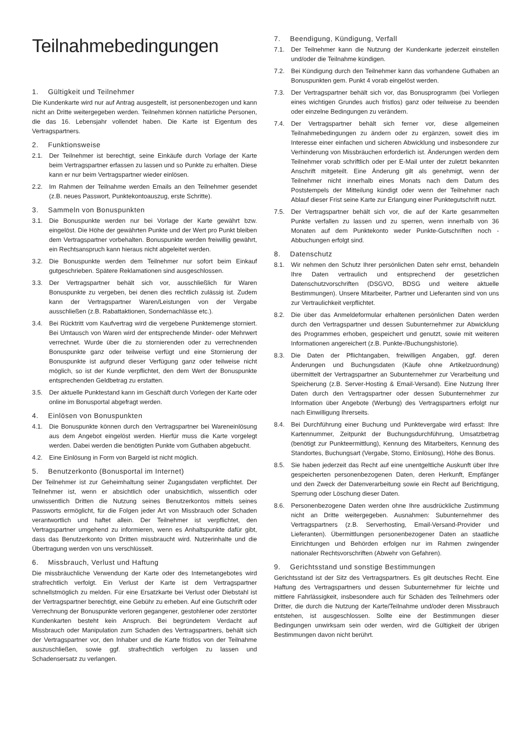Teilnahmebedingungen
1. Gültigkeit und Teilnehmer
Die Kundenkarte wird nur auf Antrag ausgestellt, ist personenbezogen und kann nicht an Dritte weitergegeben werden. Teilnehmen können natürliche Personen, die das 16. Lebensjahr vollendet haben. Die Karte ist Eigentum des Vertragspartners.
2. Funktionsweise
2.1. Der Teilnehmer ist berechtigt, seine Einkäufe durch Vorlage der Karte beim Vertragspartner erfassen zu lassen und so Punkte zu erhalten. Diese kann er nur beim Vertragspartner wieder einlösen.
2.2. Im Rahmen der Teilnahme werden Emails an den Teilnehmer gesendet (z.B. neues Passwort, Punktekontoauszug, erste Schritte).
3. Sammeln von Bonuspunkten
3.1. Die Bonuspunkte werden nur bei Vorlage der Karte gewährt bzw. eingelöst. Die Höhe der gewährten Punkte und der Wert pro Punkt bleiben dem Vertragspartner vorbehalten. Bonuspunkte werden freiwillig gewährt, ein Rechtsanspruch kann hieraus nicht abgeleitet werden.
3.2. Die Bonuspunkte werden dem Teilnehmer nur sofort beim Einkauf gutgeschrieben. Spätere Reklamationen sind ausgeschlossen.
3.3. Der Vertragspartner behält sich vor, ausschließlich für Waren Bonuspunkte zu vergeben, bei denen dies rechtlich zulässig ist. Zudem kann der Vertragspartner Waren/Leistungen von der Vergabe ausschließen (z.B. Rabattaktionen, Sondernachlässe etc.).
3.4. Bei Rücktritt vom Kaufvertrag wird die vergebene Punktemenge storniert. Bei Umtausch von Waren wird der entsprechende Minder- oder Mehrwert verrechnet. Wurde über die zu stornierenden oder zu verrechnenden Bonuspunkte ganz oder teilweise verfügt und eine Stornierung der Bonuspunkte ist aufgrund dieser Verfügung ganz oder teilweise nicht möglich, so ist der Kunde verpflichtet, den dem Wert der Bonuspunkte entsprechenden Geldbetrag zu erstatten.
3.5. Der aktuelle Punktestand kann im Geschäft durch Vorlegen der Karte oder online im Bonusportal abgefragt werden.
4. Einlösen von Bonuspunkten
4.1. Die Bonuspunkte können durch den Vertragspartner bei Wareneinlösung aus dem Angebot eingelöst werden. Hierfür muss die Karte vorgelegt werden. Dabei werden die benötigten Punkte vom Guthaben abgebucht.
4.2. Eine Einlösung in Form von Bargeld ist nicht möglich.
5. Benutzerkonto (Bonusportal im Internet)
Der Teilnehmer ist zur Geheimhaltung seiner Zugangsdaten verpflichtet. Der Teilnehmer ist, wenn er absichtlich oder unabsichtlich, wissentlich oder unwissentlich Dritten die Nutzung seines Benutzerkontos mittels seines Passworts ermöglicht, für die Folgen jeder Art von Missbrauch oder Schaden verantwortlich und haftet allein. Der Teilnehmer ist verpflichtet, den Vertragspartner umgehend zu informieren, wenn es Anhaltspunkte dafür gibt, dass das Benutzerkonto von Dritten missbraucht wird. Nutzerinhalte und die Übertragung werden von uns verschlüsselt.
6. Missbrauch, Verlust und Haftung
Die missbräuchliche Verwendung der Karte oder des Internetangebotes wird strafrechtlich verfolgt. Ein Verlust der Karte ist dem Vertragspartner schnellstmöglich zu melden. Für eine Ersatzkarte bei Verlust oder Diebstahl ist der Vertragspartner berechtigt, eine Gebühr zu erheben. Auf eine Gutschrift oder Verrechnung der Bonuspunkte verloren gegangener, gestohlener oder zerstörter Kundenkarten besteht kein Anspruch. Bei begründetem Verdacht auf Missbrauch oder Manipulation zum Schaden des Vertragspartners, behält sich der Vertragspartner vor, den Inhaber und die Karte fristlos von der Teilnahme auszuschließen, sowie ggf. strafrechtlich verfolgen zu lassen und Schadensersatz zu verlangen.
7. Beendigung, Kündigung, Verfall
7.1. Der Teilnehmer kann die Nutzung der Kundenkarte jederzeit einstellen und/oder die Teilnahme kündigen.
7.2. Bei Kündigung durch den Teilnehmer kann das vorhandene Guthaben an Bonuspunkten gem. Punkt 4 vorab eingelöst werden.
7.3. Der Vertragspartner behält sich vor, das Bonusprogramm (bei Vorliegen eines wichtigen Grundes auch fristlos) ganz oder teilweise zu beenden oder einzelne Bedingungen zu verändern.
7.4. Der Vertragspartner behält sich ferner vor, diese allgemeinen Teilnahmebedingungen zu ändern oder zu ergänzen, soweit dies im Interesse einer einfachen und sicheren Abwicklung und insbesondere zur Verhinderung von Missbräuchen erforderlich ist. Änderungen werden dem Teilnehmer vorab schriftlich oder per E-Mail unter der zuletzt bekannten Anschrift mitgeteilt. Eine Änderung gilt als genehmigt, wenn der Teilnehmer nicht innerhalb eines Monats nach dem Datum des Poststempels der Mitteilung kündigt oder wenn der Teilnehmer nach Ablauf dieser Frist seine Karte zur Erlangung einer Punktegutschrift nutzt.
7.5. Der Vertragspartner behält sich vor, die auf der Karte gesammelten Punkte verfallen zu lassen und zu sperren, wenn innerhalb von 36 Monaten auf dem Punktekonto weder Punkte-Gutschriften noch -Abbuchungen erfolgt sind.
8. Datenschutz
8.1. Wir nehmen den Schutz Ihrer persönlichen Daten sehr ernst, behandeln Ihre Daten vertraulich und entsprechend der gesetzlichen Datenschutzvorschriften (DSGVO, BDSG und weitere aktuelle Bestimmungen). Unsere Mitarbeiter, Partner und Lieferanten sind von uns zur Vertraulichkeit verpflichtet.
8.2. Die über das Anmeldeformular erhaltenen persönlichen Daten werden durch den Vertragspartner und dessen Subunternehmer zur Abwicklung des Programmes erhoben, gespeichert und genutzt, sowie mit weiteren Informationen angereichert (z.B. Punkte-/Buchungshistorie).
8.3. Die Daten der Pflichtangaben, freiwilligen Angaben, ggf. deren Änderungen und Buchungsdaten (Käufe ohne Artikelzuordnung) übermittelt der Vertragspartner an Subunternehmer zur Verarbeitung und Speicherung (z.B. Server-Hosting & Email-Versand). Eine Nutzung Ihrer Daten durch den Vertragspartner oder dessen Subunternehmer zur Information über Angebote (Werbung) des Vertragspartners erfolgt nur nach Einwilligung Ihrerseits.
8.4. Bei Durchführung einer Buchung und Punktevergabe wird erfasst: Ihre Kartennummer, Zeitpunkt der Buchungsdurchführung, Umsatzbetrag (benötigt zur Punkteermittlung), Kennung des Mitarbeiters, Kennung des Standortes, Buchungsart (Vergabe, Storno, Einlösung), Höhe des Bonus.
8.5. Sie haben jederzeit das Recht auf eine unentgeltliche Auskunft über Ihre gespeicherten personenbezogenen Daten, deren Herkunft, Empfänger und den Zweck der Datenverarbeitung sowie ein Recht auf Berichtigung, Sperrung oder Löschung dieser Daten.
8.6. Personenbezogene Daten werden ohne Ihre ausdrückliche Zustimmung nicht an Dritte weitergegeben. Ausnahmen: Subunternehmer des Vertragspartners (z.B. Serverhosting, Email-Versand-Provider und Lieferanten). Übermittlungen personenbezogener Daten an staatliche Einrichtungen und Behörden erfolgen nur im Rahmen zwingender nationaler Rechtsvorschriften (Abwehr von Gefahren).
9. Gerichtsstand und sonstige Bestimmungen
Gerichtsstand ist der Sitz des Vertragspartners. Es gilt deutsches Recht. Eine Haftung des Vertragspartners und dessen Subunternehmer für leichte und mittlere Fahrlässigkeit, insbesondere auch für Schäden des Teilnehmers oder Dritter, die durch die Nutzung der Karte/Teilnahme und/oder deren Missbrauch entstehen, ist ausgeschlossen. Sollte eine der Bestimmungen dieser Bedingungen unwirksam sein oder werden, wird die Gültigkeit der übrigen Bestimmungen davon nicht berührt.